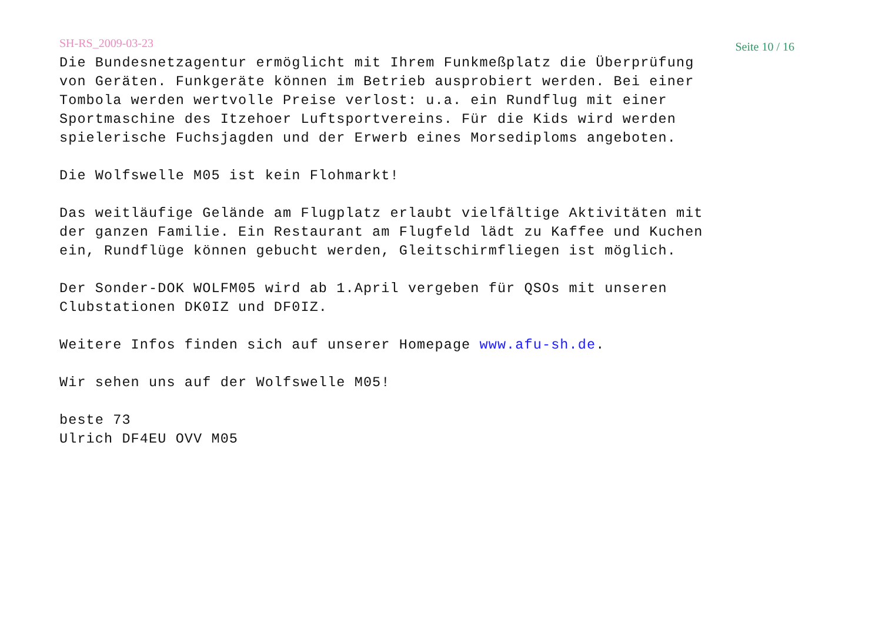SH-RS_2009-03-23 Seite 10 / 16
Die Bundesnetzagentur ermöglicht mit Ihrem Funkmeßplatz die Überprüfung
von Geräten. Funkgeräte können im Betrieb ausprobiert werden. Bei einer
Tombola werden wertvolle Preise verlost: u.a. ein Rundflug mit einer
Sportmaschine des Itzehoer Luftsportvereins. Für die Kids wird werden
spielerische Fuchsjagden und der Erwerb eines Morsediploms angeboten.

Die Wolfswelle M05 ist kein Flohmarkt!

Das weitläufige Gelände am Flugplatz erlaubt vielfältige Aktivitäten mit
der ganzen Familie. Ein Restaurant am Flugfeld lädt zu Kaffee und Kuchen
ein, Rundflüge können gebucht werden, Gleitschirmfliegen ist möglich.

Der Sonder-DOK WOLFM05 wird ab 1.April vergeben für QSOs mit unseren
Clubstationen DK0IZ und DF0IZ.

Weitere Infos finden sich auf unserer Homepage www.afu-sh.de.

Wir sehen uns auf der Wolfswelle M05!

beste 73
Ulrich DF4EU OVV M05